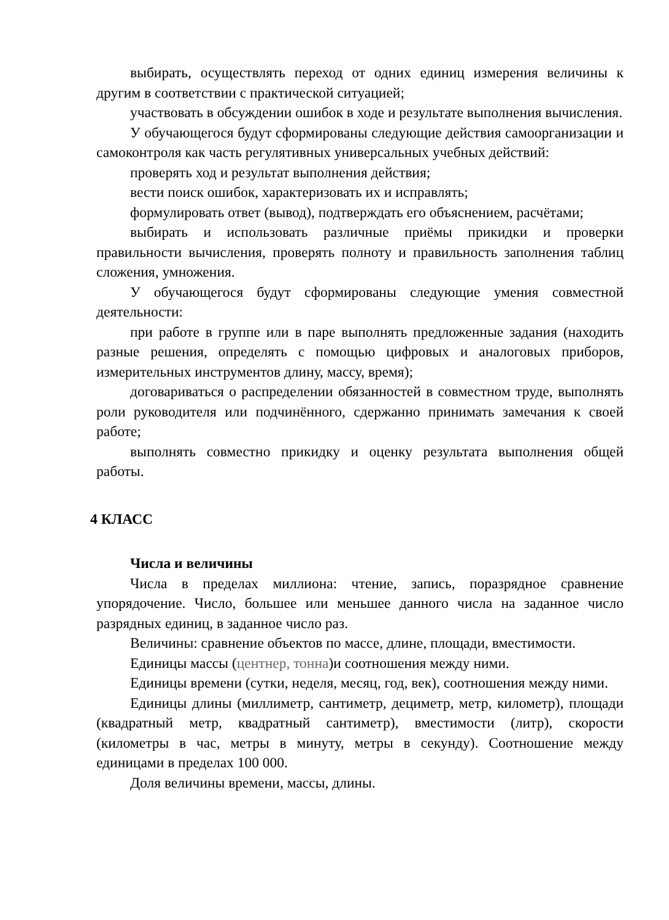выбирать, осуществлять переход от одних единиц измерения величины к другим в соответствии с практической ситуацией;
участвовать в обсуждении ошибок в ходе и результате выполнения вычисления.
У обучающегося будут сформированы следующие действия самоорганизации и самоконтроля как часть регулятивных универсальных учебных действий:
проверять ход и результат выполнения действия;
вести поиск ошибок, характеризовать их и исправлять;
формулировать ответ (вывод), подтверждать его объяснением, расчётами;
выбирать и использовать различные приёмы прикидки и проверки правильности вычисления, проверять полноту и правильность заполнения таблиц сложения, умножения.
У обучающегося будут сформированы следующие умения совместной деятельности:
при работе в группе или в паре выполнять предложенные задания (находить разные решения, определять с помощью цифровых и аналоговых приборов, измерительных инструментов длину, массу, время);
договариваться о распределении обязанностей в совместном труде, выполнять роли руководителя или подчинённого, сдержанно принимать замечания к своей работе;
выполнять совместно прикидку и оценку результата выполнения общей работы.
4 КЛАСС
Числа и величины
Числа в пределах миллиона: чтение, запись, поразрядное сравнение упорядочение. Число, большее или меньшее данного числа на заданное число разрядных единиц, в заданное число раз.
Величины: сравнение объектов по массе, длине, площади, вместимости.
Единицы массы (центнер, тонна)и соотношения между ними.
Единицы времени (сутки, неделя, месяц, год, век), соотношения между ними.
Единицы длины (миллиметр, сантиметр, дециметр, метр, километр), площади (квадратный метр, квадратный сантиметр), вместимости (литр), скорости (километры в час, метры в минуту, метры в секунду). Соотношение между единицами в пределах 100 000.
Доля величины времени, массы, длины.